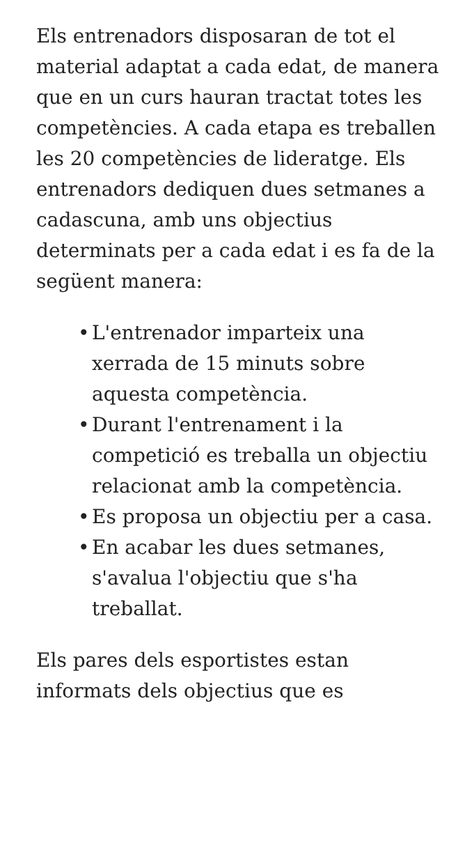Els entrenadors disposaran de tot el material adaptat a cada edat, de manera que en un curs hauran tractat totes les competències. A cada etapa es treballen les 20 competències de lideratge. Els entrenadors dediquen dues setmanes a cadascuna, amb uns objectius determinats per a cada edat i es fa de la següent manera:
• L'entrenador imparteix una xerrada de 15 minuts sobre aquesta competència.
• Durant l'entrenament i la competició es treballa un objectiu relacionat amb la competència.
• Es proposa un objectiu per a casa.
• En acabar les dues setmanes, s'avalua l'objectiu que s'ha treballat.
Els pares dels esportistes estan informats dels objectius que es